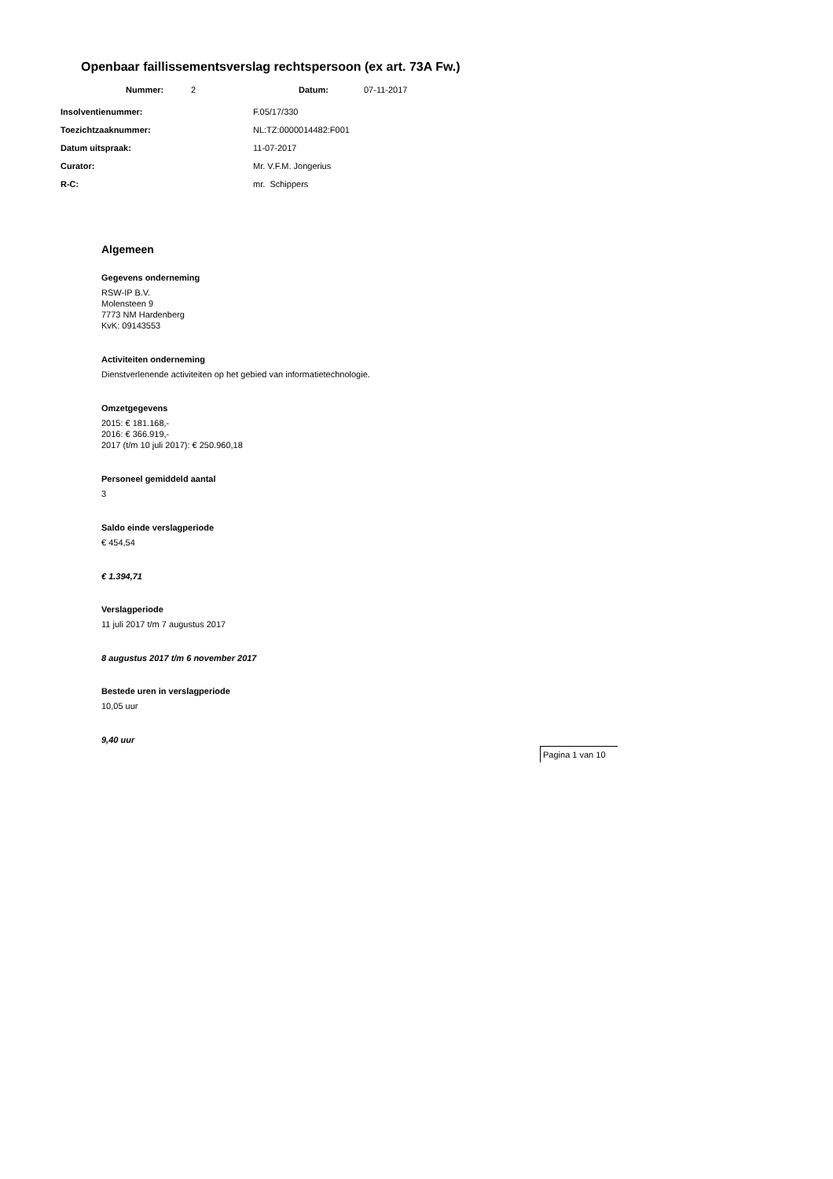Openbaar faillissementsverslag rechtspersoon (ex art. 73A Fw.)
Nummer: 2 Datum: 07-11-2017
Insolventienummer: F.05/17/330
Toezichtzaaknummer: NL:TZ:0000014482:F001
Datum uitspraak: 11-07-2017
Curator: Mr. V.F.M. Jongerius
R-C: mr. Schippers
Algemeen
Gegevens onderneming
RSW-IP B.V.
Molensteen 9
7773 NM Hardenberg
KvK: 09143553
Activiteiten onderneming
Dienstverlenende activiteiten op het gebied van informatietechnologie.
Omzetgegevens
2015: € 181.168,-
2016: € 366.919,-
2017 (t/m 10 juli 2017): € 250.960,18
Personeel gemiddeld aantal
3
Saldo einde verslagperiode
€ 454,54
€ 1.394,71
Verslagperiode
11 juli 2017 t/m 7 augustus 2017
8 augustus 2017 t/m 6 november 2017
Bestede uren in verslagperiode
10,05 uur
9,40 uur
Pagina 1 van 10